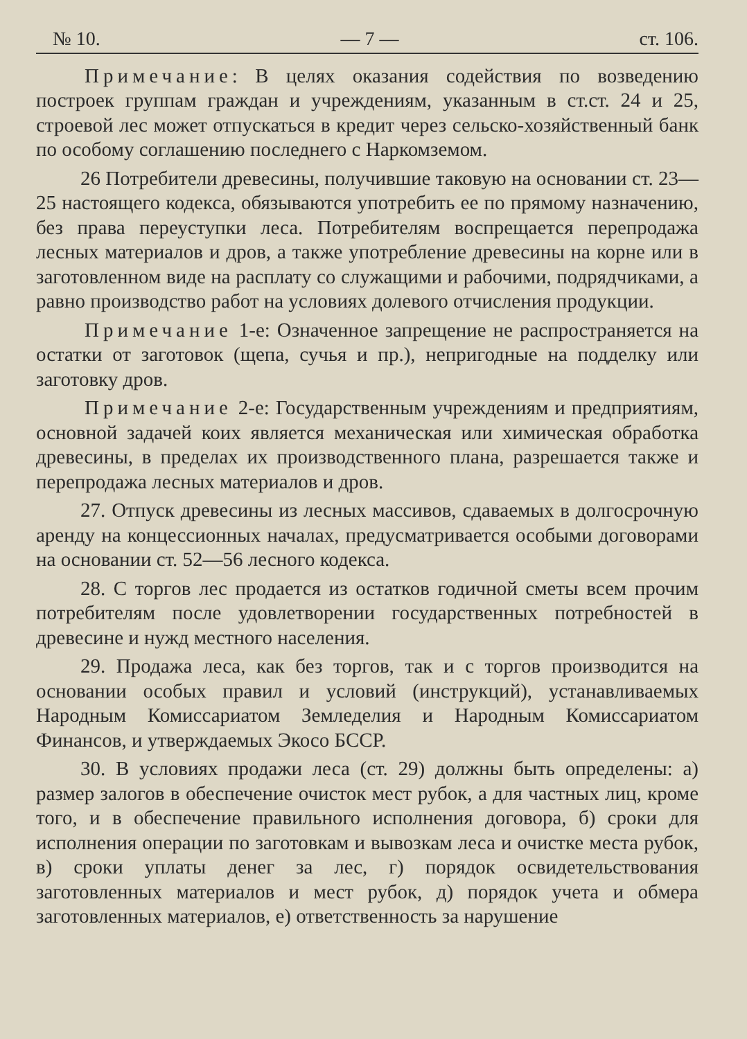№ 10. — 7 — ст. 106.
Примечание: В целях оказания содействия по возведению построек группам граждан и учреждениям, указанным в ст.ст. 24 и 25, строевой лес может отпускаться в кредит через сельско-хозяйственный банк по особому соглашению последнего с Наркомземом.
26 Потребители древесины, получившие таковую на основании ст. 23—25 настоящего кодекса, обязываются употребить ее по прямому назначению, без права переуступки леса. Потребителям воспрещается перепродажа лесных материалов и дров, а также употребление древесины на корне или в заготовленном виде на расплату со служащими и рабочими, подрядчиками, а равно производство работ на условиях долевого отчисления продукции.
Примечание 1-е: Означенное запрещение не распространяется на остатки от заготовок (щепа, сучья и пр.), непригодные на подделку или заготовку дров.
Примечание 2-е: Государственным учреждениям и предприятиям, основной задачей коих является механическая или химическая обработка древесины, в пределах их производственного плана, разрешается также и перепродажа лесных материалов и дров.
27. Отпуск древесины из лесных массивов, сдаваемых в долгосрочную аренду на концессионных началах, предусматривается особыми договорами на основании ст. 52—56 лесного кодекса.
28. С торгов лес продается из остатков годичной сметы всем прочим потребителям после удовлетворении государственных потребностей в древесине и нужд местного населения.
29. Продажа леса, как без торгов, так и с торгов производится на основании особых правил и условий (инструкций), устанавливаемых Народным Комиссариатом Земледелия и Народным Комиссариатом Финансов, и утверждаемых Экосо БССР.
30. В условиях продажи леса (ст. 29) должны быть определены: а) размер залогов в обеспечение очисток мест рубок, а для частных лиц, кроме того, и в обеспечение правильного исполнения договора, б) сроки для исполнения операции по заготовкам и вывозкам леса и очистке места рубок, в) сроки уплаты денег за лес, г) порядок освидетельствования заготовленных материалов и мест рубок, д) порядок учета и обмера заготовленных материалов, е) ответственность за нарушение